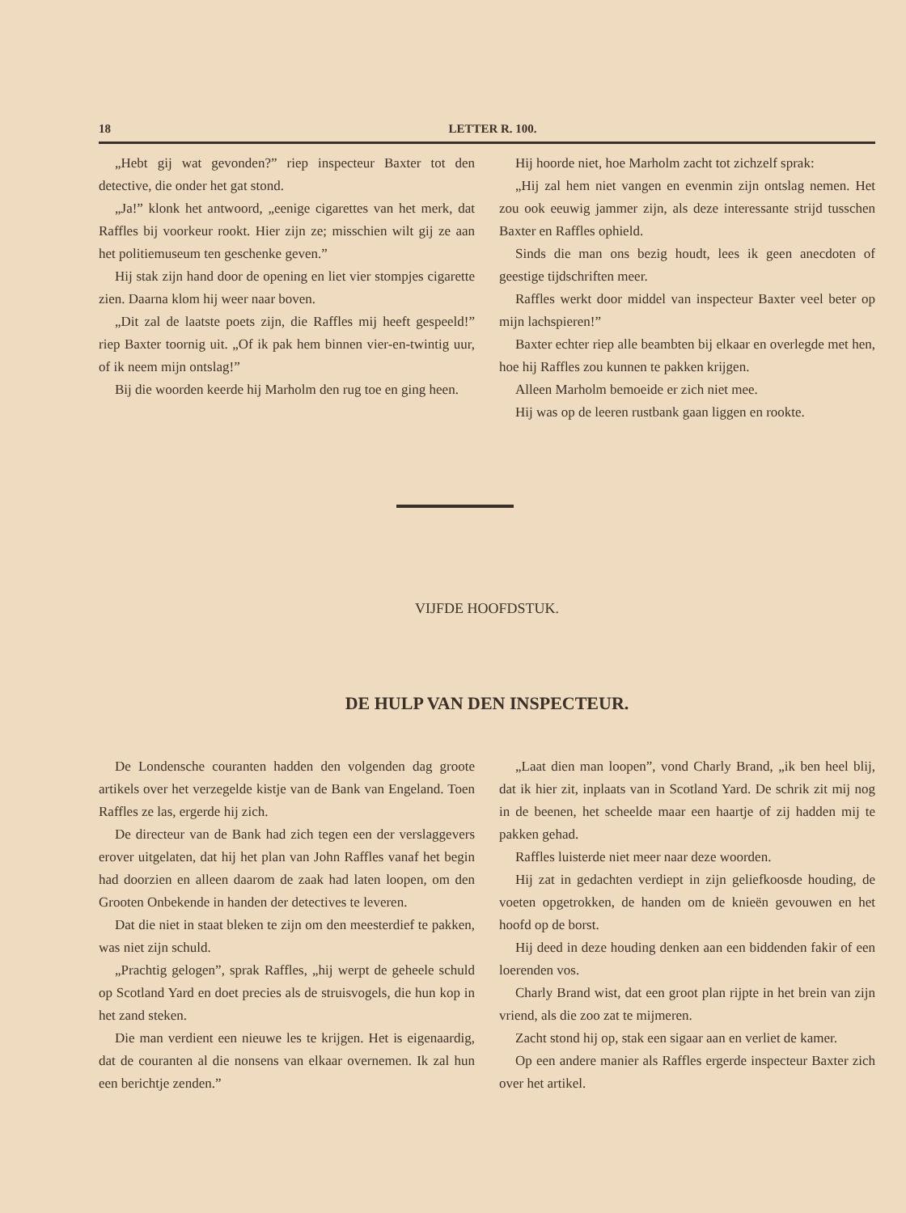18 LETTER R. 100.
„Hebt gij wat gevonden?” riep inspecteur Baxter tot den detective, die onder het gat stond.
„Ja!” klonk het antwoord, „eenige cigarettes van het merk, dat Raffles bij voorkeur rookt. Hier zijn ze; misschien wilt gij ze aan het politiemuseum ten geschenke geven.”
Hij stak zijn hand door de opening en liet vier stompjes cigarette zien. Daarna klom hij weer naar boven.
„Dit zal de laatste poets zijn, die Raffles mij heeft gespeeld!” riep Baxter toornig uit. „Of ik pak hem binnen vier-en-twintig uur, of ik neem mijn ontslag!”
Bij die woorden keerde hij Marholm den rug toe en ging heen.
Hij hoorde niet, hoe Marholm zacht tot zichzelf sprak:
„Hij zal hem niet vangen en evenmin zijn ontslag nemen. Het zou ook eeuwig jammer zijn, als deze interessante strijd tusschen Baxter en Raffles ophield.
Sinds die man ons bezig houdt, lees ik geen anecdoten of geestige tijdschriften meer.
Raffles werkt door middel van inspecteur Baxter veel beter op mijn lachspieren!”
Baxter echter riep alle beambten bij elkaar en overlegde met hen, hoe hij Raffles zou kunnen te pakken krijgen.
Alleen Marholm bemoeide er zich niet mee.
Hij was op de leeren rustbank gaan liggen en rookte.
VIJFDE HOOFDSTUK.
DE HULP VAN DEN INSPECTEUR.
De Londensche couranten hadden den volgenden dag groote artikels over het verzegelde kistje van de Bank van Engeland. Toen Raffles ze las, ergerde hij zich.
De directeur van de Bank had zich tegen een der verslaggevers erover uitgelaten, dat hij het plan van John Raffles vanaf het begin had doorzien en alleen daarom de zaak had laten loopen, om den Grooten Onbekende in handen der detectives te leveren.
Dat die niet in staat bleken te zijn om den meesterdief te pakken, was niet zijn schuld.
„Prachtig gelogen”, sprak Raffles, „hij werpt de geheele schuld op Scotland Yard en doet precies als de struisvogels, die hun kop in het zand steken.
Die man verdient een nieuwe les te krijgen. Het is eigenaardig, dat de couranten al die nonsens van elkaar overnemen. Ik zal hun een berichtje zenden.”
„Laat dien man loopen”, vond Charly Brand, „ik ben heel blij, dat ik hier zit, inplaats van in Scotland Yard. De schrik zit mij nog in de beenen, het scheelde maar een haartje of zij hadden mij te pakken gehad.
Raffles luisterde niet meer naar deze woorden.
Hij zat in gedachten verdiept in zijn geliefkoosde houding, de voeten opgetrokken, de handen om de knieën gevouwen en het hoofd op de borst.
Hij deed in deze houding denken aan een biddenden fakir of een loerenden vos.
Charly Brand wist, dat een groot plan rijpte in het brein van zijn vriend, als die zoo zat te mijmeren.
Zacht stond hij op, stak een sigaar aan en verliet de kamer.
Op een andere manier als Raffles ergerde inspecteur Baxter zich over het artikel.